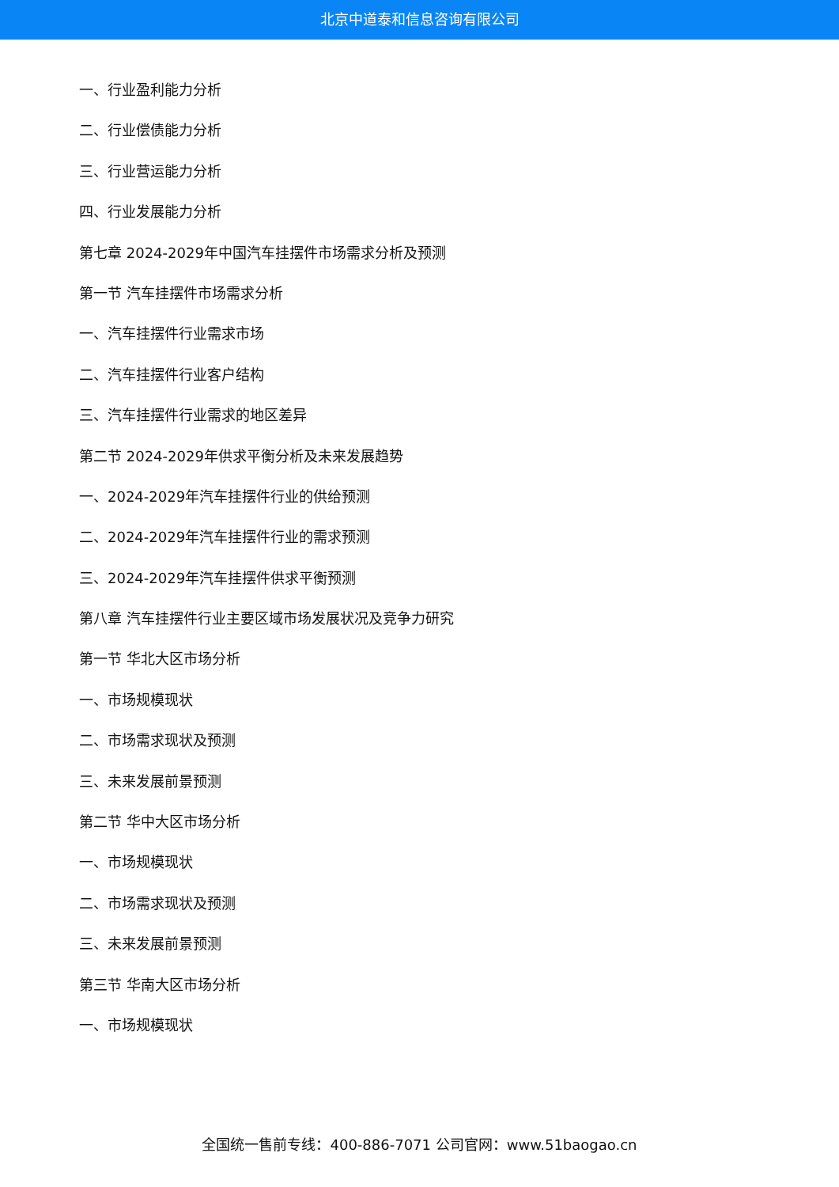北京中道泰和信息咨询有限公司
一、行业盈利能力分析
二、行业偿债能力分析
三、行业营运能力分析
四、行业发展能力分析
第七章 2024-2029年中国汽车挂摆件市场需求分析及预测
第一节 汽车挂摆件市场需求分析
一、汽车挂摆件行业需求市场
二、汽车挂摆件行业客户结构
三、汽车挂摆件行业需求的地区差异
第二节 2024-2029年供求平衡分析及未来发展趋势
一、2024-2029年汽车挂摆件行业的供给预测
二、2024-2029年汽车挂摆件行业的需求预测
三、2024-2029年汽车挂摆件供求平衡预测
第八章 汽车挂摆件行业主要区域市场发展状况及竞争力研究
第一节 华北大区市场分析
一、市场规模现状
二、市场需求现状及预测
三、未来发展前景预测
第二节 华中大区市场分析
一、市场规模现状
二、市场需求现状及预测
三、未来发展前景预测
第三节 华南大区市场分析
一、市场规模现状
全国统一售前专线：400-886-7071 公司官网：www.51baogao.cn